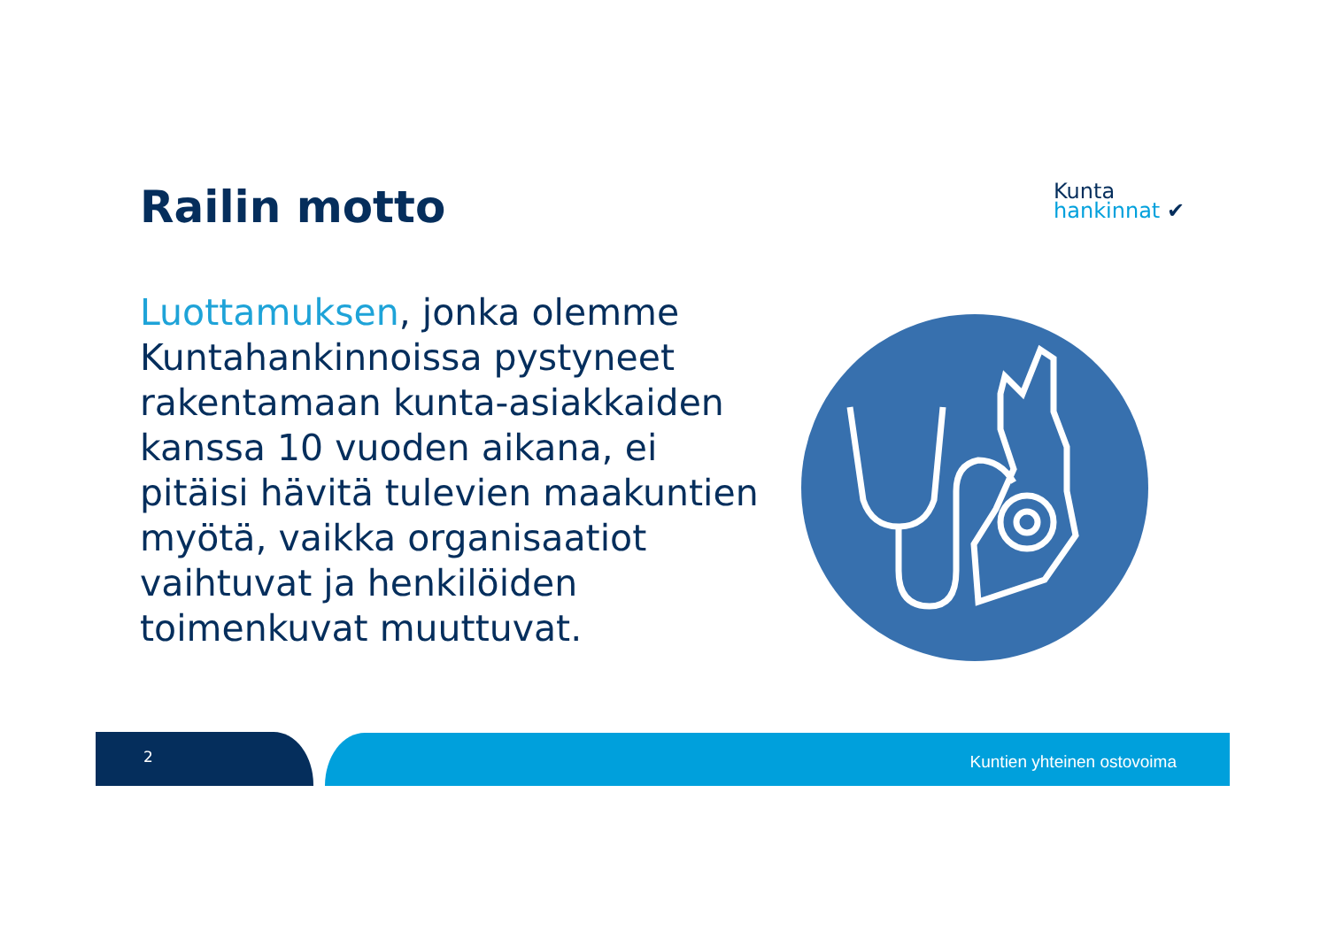Railin motto
Kunta
hankinnat ✔
Luottamuksen, jonka olemme Kuntahankinnoissa pystyneet rakentamaan kunta-asiakkaiden kanssa 10 vuoden aikana, ei pitäisi hävitä tulevien maakuntien myötä, vaikka organisaatiot vaihtuvat ja henkilöiden toimenkuvat muuttuvat.
2 Kuntien yhteinen ostovoima